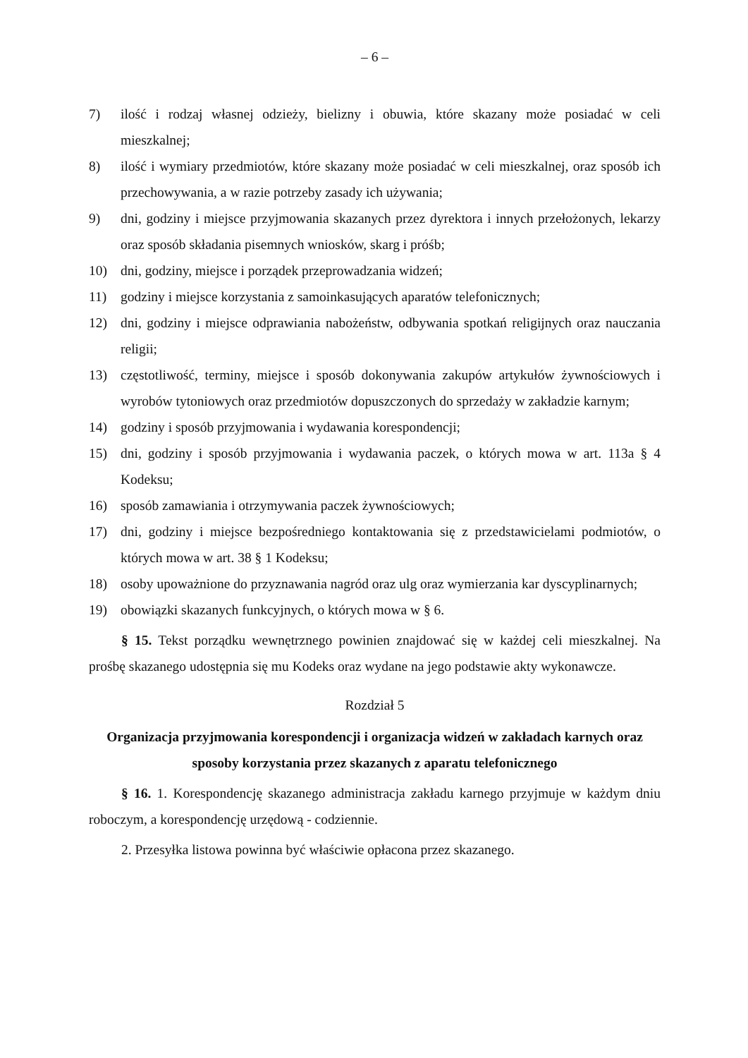– 6 –
7) ilość i rodzaj własnej odzieży, bielizny i obuwia, które skazany może posiadać w celi mieszkalnej;
8) ilość i wymiary przedmiotów, które skazany może posiadać w celi mieszkalnej, oraz sposób ich przechowywania, a w razie potrzeby zasady ich używania;
9) dni, godziny i miejsce przyjmowania skazanych przez dyrektora i innych przełożonych, lekarzy oraz sposób składania pisemnych wniosków, skarg i próśb;
10) dni, godziny, miejsce i porządek przeprowadzania widzeń;
11) godziny i miejsce korzystania z samoinkasujących aparatów telefonicznych;
12) dni, godziny i miejsce odprawiania nabożeństw, odbywania spotkań religijnych oraz nauczania religii;
13) częstotliwość, terminy, miejsce i sposób dokonywania zakupów artykułów żywnościowych i wyrobów tytoniowych oraz przedmiotów dopuszczonych do sprzedaży w zakładzie karnym;
14) godziny i sposób przyjmowania i wydawania korespondencji;
15) dni, godziny i sposób przyjmowania i wydawania paczek, o których mowa w art. 113a § 4 Kodeksu;
16) sposób zamawiania i otrzymywania paczek żywnościowych;
17) dni, godziny i miejsce bezpośredniego kontaktowania się z przedstawicielami podmiotów, o których mowa w art. 38 § 1 Kodeksu;
18) osoby upoważnione do przyznawania nagród oraz ulg oraz wymierzania kar dyscyplinarnych;
19) obowiązki skazanych funkcyjnych, o których mowa w § 6.
§ 15. Tekst porządku wewnętrznego powinien znajdować się w każdej celi mieszkalnej. Na prośbę skazanego udostępnia się mu Kodeks oraz wydane na jego podstawie akty wykonawcze.
Rozdział 5
Organizacja przyjmowania korespondencji i organizacja widzeń w zakładach karnych oraz sposoby korzystania przez skazanych z aparatu telefonicznego
§ 16. 1. Korespondencję skazanego administracja zakładu karnego przyjmuje w każdym dniu roboczym, a korespondencję urzędową - codziennie.
2. Przesyłka listowa powinna być właściwie opłacona przez skazanego.